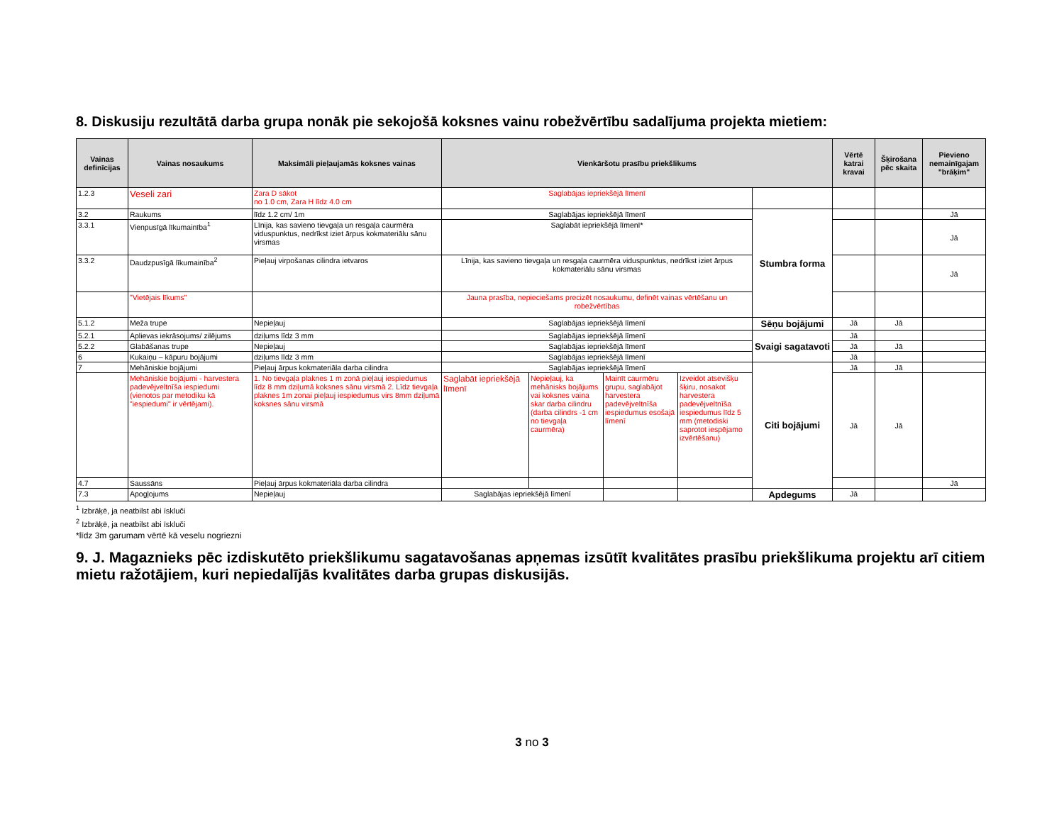8. Diskusiju rezultātā darba grupa nonāk pie sekojošā koksnes vainu robežvērtību sadalījuma projekta mietiem:
| Vainas definīcijas | Vainas nosaukums | Maksimāli pieļaujamās koksnes vainas | Vienkāršotu prasību priekšlikums | | | | | Vērtē katrai kravai | Šķirošana pēc skaita | Pievieno nemainīgajam "brāķim" |
| --- | --- | --- | --- | --- | --- | --- | --- | --- | --- | --- |
| 1.2.3 | Veseli zari | Zara D sākot no 1.0 cm, Zara H līdz 4.0 cm | Saglabājas iepriekšējā līmenī | | | | | | | |
| 3.2 | Raukums | līdz 1.2 cm/ 1m | Saglabājas iepriekšējā līmenī | | | | Stumbra forma | | | Jā |
| 3.3.1 | Vienpusīgā līkumainība<sup>1</sup> | Līnija, kas savieno tievgaļa un resgaļa caurmēra viduspunktus, nedrīkst iziet ārpus kokmateriālu sānu virsmas | Saglabāt iepriekšējā līmenī* | | | | | | | Jā |
| 3.3.2 | Daudzpusīgā līkumainība<sup>2</sup> | Pieļauj virpošanas cilindra ietvaros | Līnija, kas savieno tievgaļa un resgaļa caurmēra viduspunktus, nedrīkst iziet ārpus kokmateriālu sānu virsmas | | | | | | | Jā |
| | "Vietējais līkums" | | Jauna prasība, nepieciešams precizēt nosaukumu, definēt vainas vērtēšanu un robežvērtības | | | | | | | |
| 5.1.2 | Meža trupe | Nepieļauj | Saglabājas iepriekšējā līmenī | | | | Sēņu bojājumi | Jā | Jā | |
| 5.2.1 | Aplievas iekrāsojums/ zilējums | dziļums līdz 3 mm | Saglabājas iepriekšējā līmenī | | | | Svaigi sagatavoti | Jā | | |
| 5.2.2 | Glabāšanas trupe | Nepieļauj | Saglabājas iepriekšējā līmenī | | | | | Jā | Jā | |
| 6 | Kukaiņu – kāpuru bojājumi | dziļums līdz 3 mm | Saglabājas iepriekšējā līmenī | | | | | Jā | | |
| 7 | Mehāniskie bojājumi | Pieļauj ārpus kokmateriāla darba cilindra | Saglabājas iepriekšējā līmenī | | | | Citi bojājumi | Jā | Jā | |
| | Mehāniskie bojājumi - harvestera padevējveltnīša iespiedumi (vienotos par metodiku kā "iespiedumi" ir vērtējami). | 1. No tievgaļa plaknes 1 m zonā pieļauj iespiedumus līdz 8 mm dziļumā koksnes sānu virsmā 2. Līdz tievgaļa plaknes 1m zonai pieļauj iespiedumus virs 8mm dziļumā koksnes sānu virsmā | Saglabāt iepriekšējā līmenī | Nepieļauj, ka mehānisks bojājums vai koksnes vaina skar darba cilindru (darba cilindrs -1 cm no tievgaļa caurmēra) | Mainīt caurmēru grupu, saglabājot harvestera padevējveltnīša iespiedumus esošajā līmenī | Izveidot atsevišķu šķiru, nosakot harvestera padevējveltnīša iespiedumus līdz 5 mm (metodiski saprotot iespējamo izvērtēšanu) | | Jā | Jā | |
| 4.7 | Saussāns | Pieļauj ārpus kokmateriāla darba cilindra | | | | | | | | Jā |
| 7.3 | Apogļojums | Nepieļauj | Saglabājas iepriekšējā līmenī | | | | Apdegums | Jā | | |
<sup>1</sup> Izbrāķē, ja neatbilst abi īskluči
<sup>2</sup> Izbrāķē, ja neatbilst abi īskluči
*līdz 3m garumam vērtē kā veselu nogriezni
9. J. Magaznieks pēc izdiskutēto priekšlikumu sagatavošanas apņemas izsūtīt kvalitātes prasību priekšlikuma projektu arī citiem mietu ražotājiem, kuri nepiedalījās kvalitātes darba grupas diskusijās.
3 no 3